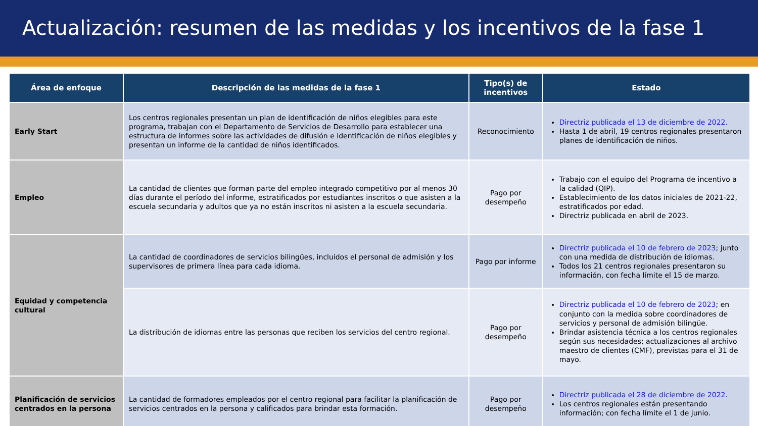Actualización: resumen de las medidas y los incentivos de la fase 1
| Área de enfoque | Descripción de las medidas de la fase 1 | Tipo(s) de incentivos | Estado |
| --- | --- | --- | --- |
| Early Start | Los centros regionales presentan un plan de identificación de niños elegibles para este programa, trabajan con el Departamento de Servicios de Desarrollo para establecer una estructura de informes sobre las actividades de difusión e identificación de niños elegibles y presentan un informe de la cantidad de niños identificados. | Reconocimiento | Directriz publicada el 13 de diciembre de 2022. Hasta 1 de abril, 19 centros regionales presentaron planes de identificación de niños. |
| Empleo | La cantidad de clientes que forman parte del empleo integrado competitivo por al menos 30 días durante el período del informe, estratificados por estudiantes inscritos o que asisten a la escuela secundaria y adultos que ya no están inscritos ni asisten a la escuela secundaria. | Pago por desempeño | Trabajo con el equipo del Programa de incentivo a la calidad (QIP). Establecimiento de los datos iniciales de 2021-22, estratificados por edad. Directriz publicada en abril de 2023. |
| Equidad y competencia cultural | La cantidad de coordinadores de servicios bilingües, incluidos el personal de admisión y los supervisores de primera línea para cada idioma. | Pago por informe | Directriz publicada el 10 de febrero de 2023 ; junto con una medida de distribución de idiomas. Todos los 21 centros regionales presentaron su información, con fecha límite el 15 de marzo. |
| | La distribución de idiomas entre las personas que reciben los servicios del centro regional. | Pago por desempeño | Directriz publicada el 10 de febrero de 2023 ; en conjunto con la medida sobre coordinadores de servicios y personal de admisión bilingüe. Brindar asistencia técnica a los centros regionales según sus necesidades; actualizaciones al archivo maestro de clientes (CMF), previstas para el 31 de mayo. |
| Planificación de servicios centrados en la persona | La cantidad de formadores empleados por el centro regional para facilitar la planificación de servicios centrados en la persona y calificados para brindar esta formación. | Pago por desempeño | Directriz publicada el 28 de diciembre de 2022. Los centros regionales están presentando información; con fecha límite el 1 de junio. |